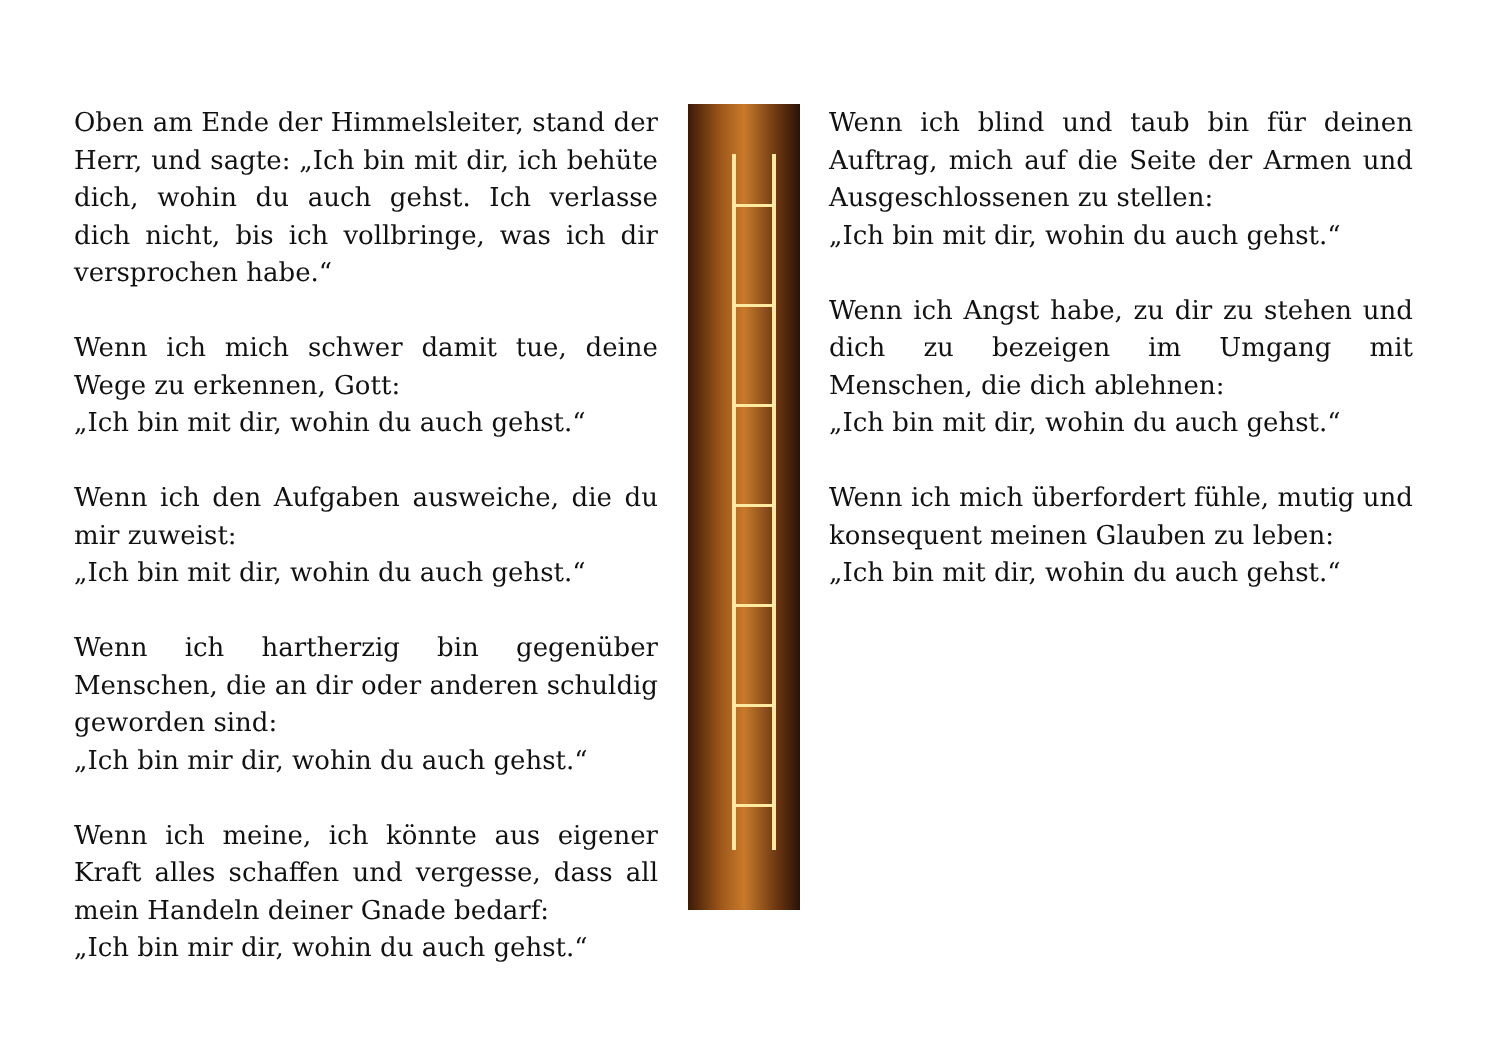Oben am Ende der Himmelsleiter, stand der Herr, und sagte: „Ich bin mit dir, ich behüte dich, wohin du auch gehst. Ich verlasse dich nicht, bis ich vollbringe, was ich dir versprochen habe.“
Wenn ich mich schwer damit tue, deine Wege zu erkennen, Gott:
„Ich bin mit dir, wohin du auch gehst.“
Wenn ich den Aufgaben ausweiche, die du mir zuweist:
„Ich bin mit dir, wohin du auch gehst.“
Wenn ich hartherzig bin gegenüber Menschen, die an dir oder anderen schuldig geworden sind:
„Ich bin mir dir, wohin du auch gehst.“
Wenn ich meine, ich könnte aus eigener Kraft alles schaffen und vergesse, dass all mein Handeln deiner Gnade bedarf:
„Ich bin mir dir, wohin du auch gehst.“
Wenn ich blind und taub bin für deinen Auftrag, mich auf die Seite der Armen und Ausgeschlossenen zu stellen:
„Ich bin mit dir, wohin du auch gehst.“
Wenn ich Angst habe, zu dir zu stehen und dich zu bezeigen im Umgang mit Menschen, die dich ablehnen:
„Ich bin mit dir, wohin du auch gehst.“
Wenn ich mich überfordert fühle, mutig und konsequent meinen Glauben zu leben:
„Ich bin mit dir, wohin du auch gehst.“